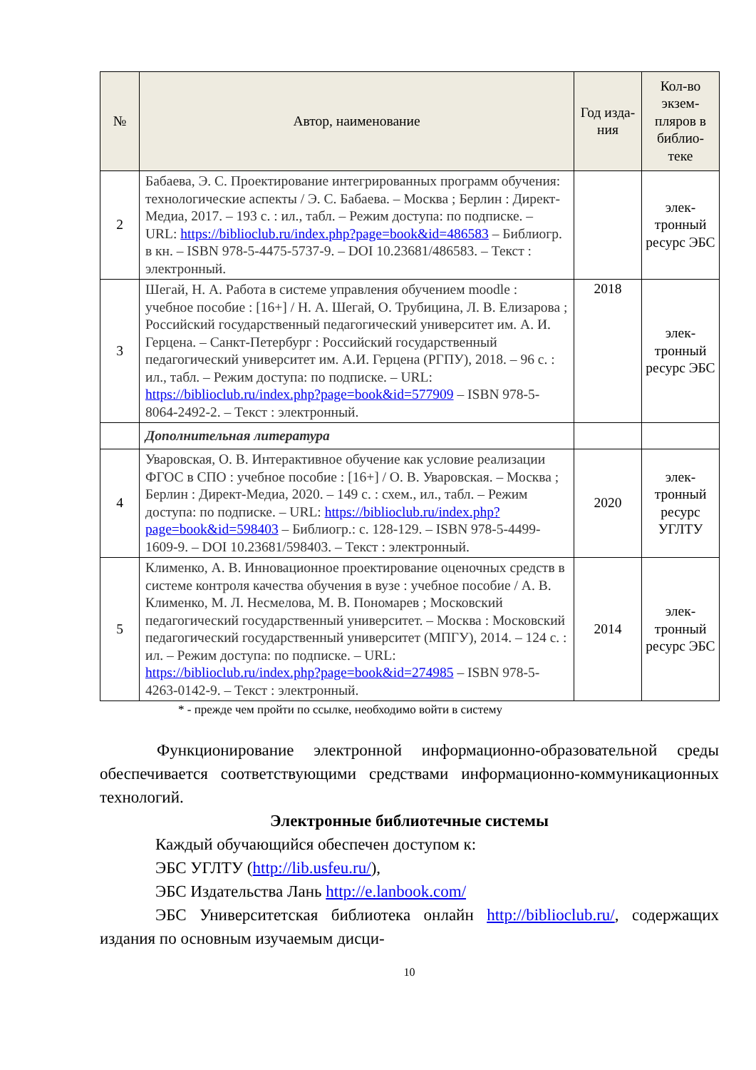| № | Автор, наименование | Год изда-ния | Кол-во экзем-пляров в библио-теке |
| --- | --- | --- | --- |
| 2 | Бабаева, Э. С. Проектирование интегрированных программ обучения: технологические аспекты / Э. С. Бабаева. – Москва ; Берлин : Директ-Медиа, 2017. – 193 с. : ил., табл. – Режим доступа: по подписке. – URL: https://biblioclub.ru/index.php?page=book&id=486583 – Библиогр. в кн. – ISBN 978-5-4475-5737-9. – DOI 10.23681/486583. – Текст : электронный. | | элек-тронный ресурс ЭБС |
| 3 | Шегай, Н. А. Работа в системе управления обучением moodle : учебное пособие : [16+] / Н. А. Шегай, О. Трубицина, Л. В. Елизарова ; Российский государственный педагогический университет им. А. И. Герцена. – Санкт-Петербург : Российский государственный педагогический университет им. А.И. Герцена (РГПУ), 2018. – 96 с. : ил., табл. – Режим доступа: по подписке. – URL: https://biblioclub.ru/index.php?page=book&id=577909 – ISBN 978-5-8064-2492-2. – Текст : электронный. | 2018 | элек-тронный ресурс ЭБС |
| | Дополнительная литература | | |
| 4 | Уваровская, О. В. Интерактивное обучение как условие реализации ФГОС в СПО : учебное пособие : [16+] / О. В. Уваровская. – Москва ; Берлин : Директ-Медиа, 2020. – 149 с. : схем., ил., табл. – Режим доступа: по подписке. – URL: https://biblioclub.ru/index.php?page=book&id=598403 – Библиогр.: с. 128-129. – ISBN 978-5-4499-1609-9. – DOI 10.23681/598403. – Текст : электронный. | 2020 | элек-тронный ресурс УГЛТУ |
| 5 | Клименко, А. В. Инновационное проектирование оценочных средств в системе контроля качества обучения в вузе : учебное пособие / А. В. Клименко, М. Л. Несмелова, М. В. Пономарев ; Московский педагогический государственный университет. – Москва : Московский педагогический государственный университет (МПГУ), 2014. – 124 с. : ил. – Режим доступа: по подписке. – URL: https://biblioclub.ru/index.php?page=book&id=274985 – ISBN 978-5-4263-0142-9. – Текст : электронный. | 2014 | элек-тронный ресурс ЭБС |
* - прежде чем пройти по ссылке, необходимо войти в систему
Функционирование электронной информационно-образовательной среды обеспечивается соответствующими средствами информационно-коммуникационных технологий.
Электронные библиотечные системы
Каждый обучающийся обеспечен доступом к:
ЭБС УГЛТУ (http://lib.usfeu.ru/),
ЭБС Издательства Лань http://e.lanbook.com/
ЭБС Университетская библиотека онлайн http://biblioclub.ru/, содержащих издания по основным изучаемым дисци-
10